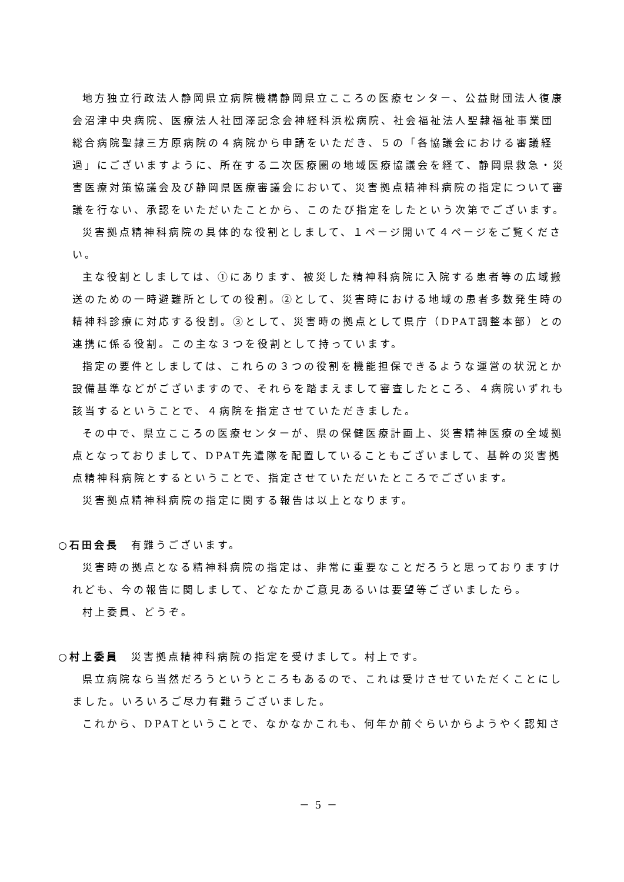地方独立行政法人静岡県立病院機構静岡県立こころの医療センター、公益財団法人復康会沼津中央病院、医療法人社団澤記念会神経科浜松病院、社会福祉法人聖隷福祉事業団総合病院聖隷三方原病院の４病院から申請をいただき、５の「各協議会における審議経過」にございますように、所在する二次医療圏の地域医療協議会を経て、静岡県救急・災害医療対策協議会及び静岡県医療審議会において、災害拠点精神科病院の指定について審議を行ない、承認をいただいたことから、このたび指定をしたという次第でございます。
災害拠点精神科病院の具体的な役割としまして、１ページ開いて４ページをご覧ください。
主な役割としましては、①にあります、被災した精神科病院に入院する患者等の広域搬送のための一時避難所としての役割。②として、災害時における地域の患者多数発生時の精神科診療に対応する役割。③として、災害時の拠点として県庁（DPAT調整本部）との連携に係る役割。この主な３つを役割として持っています。
指定の要件としましては、これらの３つの役割を機能担保できるような運営の状況とか設備基準などがございますので、それらを踏まえまして審査したところ、４病院いずれも該当するということで、４病院を指定させていただきました。
その中で、県立こころの医療センターが、県の保健医療計画上、災害精神医療の全域拠点となっておりまして、DPAT先遣隊を配置していることもございまして、基幹の災害拠点精神科病院とするということで、指定させていただいたところでございます。
災害拠点精神科病院の指定に関する報告は以上となります。
○石田会長　有難うございます。
災害時の拠点となる精神科病院の指定は、非常に重要なことだろうと思っておりますけれども、今の報告に関しまして、どなたかご意見あるいは要望等ございましたら。
村上委員、どうぞ。
○村上委員　災害拠点精神科病院の指定を受けまして。村上です。
県立病院なら当然だろうというところもあるので、これは受けさせていただくことにしました。いろいろご尽力有難うございました。
これから、DPATということで、なかなかこれも、何年か前ぐらいからようやく認知さ
－ 5 －